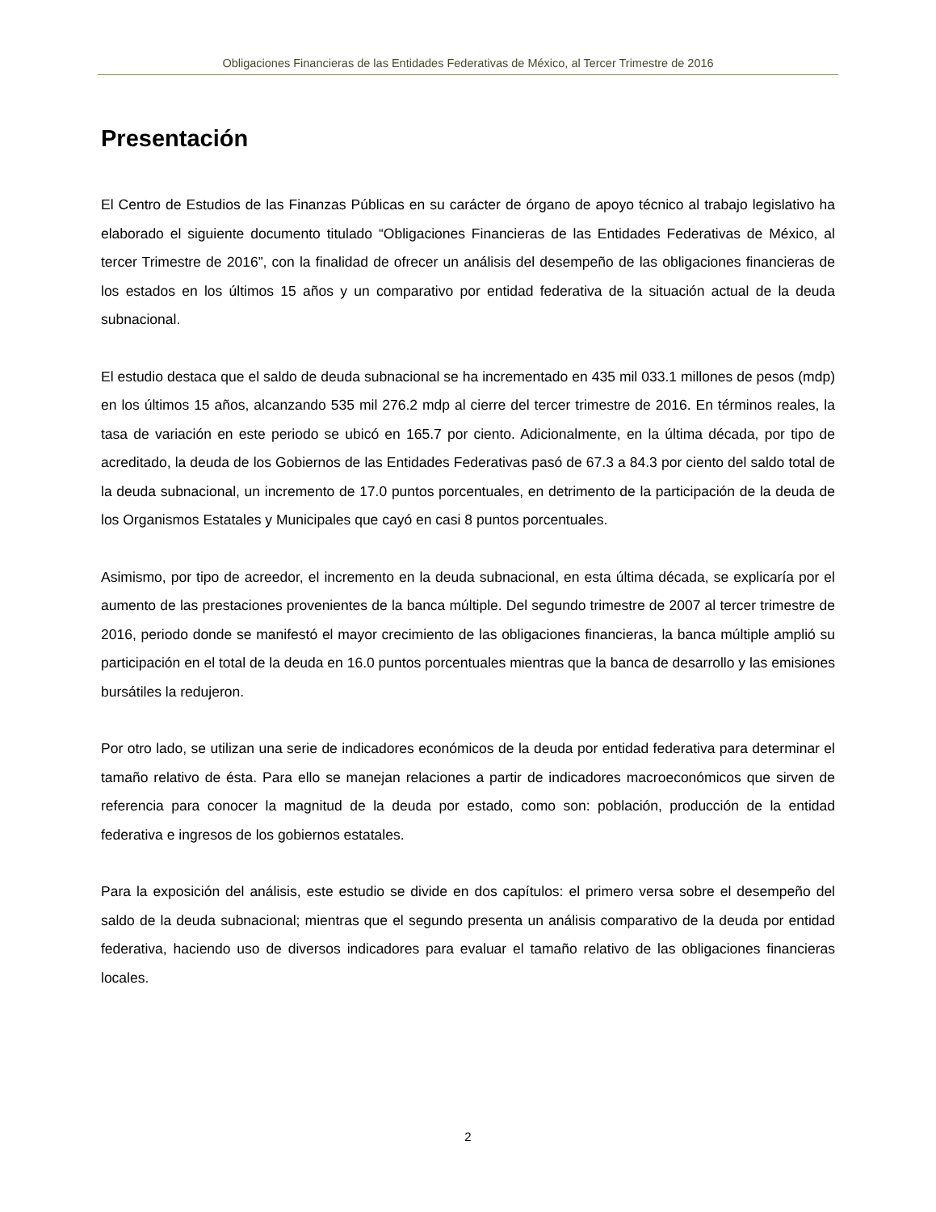Obligaciones Financieras de las Entidades Federativas de México, al Tercer Trimestre de 2016
Presentación
El Centro de Estudios de las Finanzas Públicas en su carácter de órgano de apoyo técnico al trabajo legislativo ha elaborado el siguiente documento titulado “Obligaciones Financieras de las Entidades Federativas de México, al tercer Trimestre de 2016”, con la finalidad de ofrecer un análisis del desempeño de las obligaciones financieras de los estados en los últimos 15 años y un comparativo por entidad federativa de la situación actual de la deuda subnacional.
El estudio destaca que el saldo de deuda subnacional se ha incrementado en 435 mil 033.1 millones de pesos (mdp) en los últimos 15 años, alcanzando 535 mil 276.2 mdp al cierre del tercer trimestre de 2016. En términos reales, la tasa de variación en este periodo se ubicó en 165.7 por ciento. Adicionalmente, en la última década, por tipo de acreditado, la deuda de los Gobiernos de las Entidades Federativas pasó de 67.3 a 84.3 por ciento del saldo total de la deuda subnacional, un incremento de 17.0 puntos porcentuales, en detrimento de la participación de la deuda de los Organismos Estatales y Municipales que cayó en casi 8 puntos porcentuales.
Asimismo, por tipo de acreedor, el incremento en la deuda subnacional, en esta última década, se explicaría por el aumento de las prestaciones provenientes de la banca múltiple. Del segundo trimestre de 2007 al tercer trimestre de 2016, periodo donde se manifestó el mayor crecimiento de las obligaciones financieras, la banca múltiple amplió su participación en el total de la deuda en 16.0 puntos porcentuales mientras que la banca de desarrollo y las emisiones bursátiles la redujeron.
Por otro lado, se utilizan una serie de indicadores económicos de la deuda por entidad federativa para determinar el tamaño relativo de ésta. Para ello se manejan relaciones a partir de indicadores macroeconómicos que sirven de referencia para conocer la magnitud de la deuda por estado, como son: población, producción de la entidad federativa e ingresos de los gobiernos estatales.
Para la exposición del análisis, este estudio se divide en dos capítulos: el primero versa sobre el desempeño del saldo de la deuda subnacional; mientras que el segundo presenta un análisis comparativo de la deuda por entidad federativa, haciendo uso de diversos indicadores para evaluar el tamaño relativo de las obligaciones financieras locales.
2